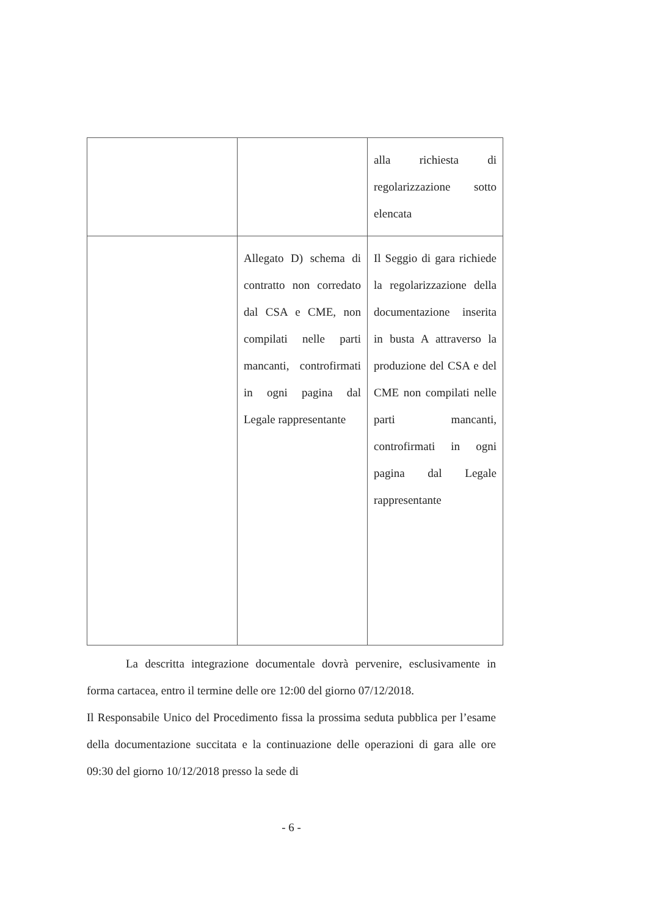| | | alla richiesta di regolarizzazione sotto elencata |
| | Allegato D) schema di contratto non corredato dal CSA e CME, non compilati nelle parti mancanti, controfirmati in ogni pagina dal Legale rappresentante | Il Seggio di gara richiede la regolarizzazione della documentazione inserita in busta A attraverso la produzione del CSA e del CME non compilati nelle parti mancanti, controfirmati in ogni pagina dal Legale rappresentante |
La descritta integrazione documentale dovrà pervenire, esclusivamente in forma cartacea, entro il termine delle ore 12:00 del giorno 07/12/2018.
Il Responsabile Unico del Procedimento fissa la prossima seduta pubblica per l’esame della documentazione succitata e la continuazione delle operazioni di gara alle ore 09:30 del giorno 10/12/2018 presso la sede di
- 6 -